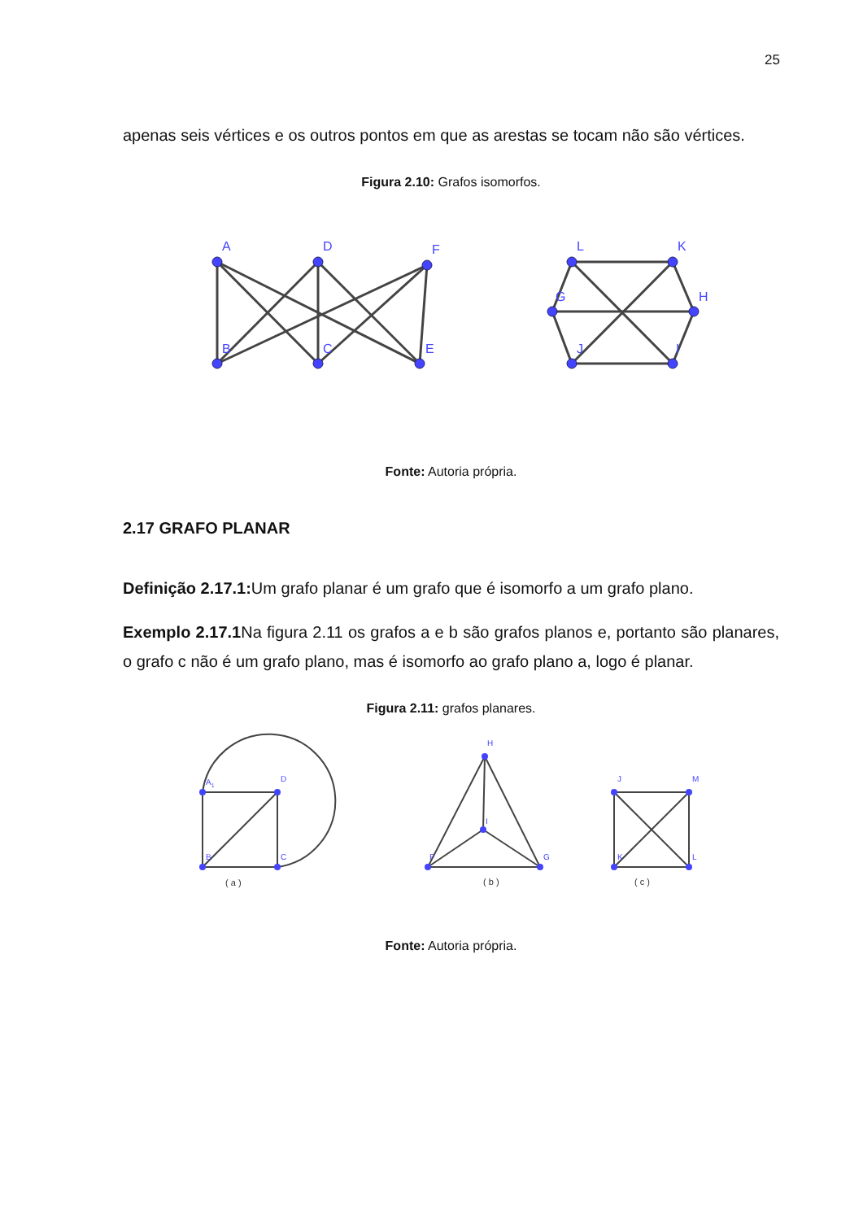25
apenas seis vértices e os outros pontos em que as arestas se tocam não são vértices.
Figura 2.10: Grafos isomorfos.
A
D
F
B
C
E
L
K
H
G
J
I
Fonte: Autoria própria.
2.17 GRAFO PLANAR
Definição 2.17.1: Um grafo planar é um grafo que é isomorfo a um grafo plano.
Exemplo 2.17.1 Na figura 2.11 os grafos a e b são grafos planos e, portanto são planares, o grafo c não é um grafo plano, mas é isomorfo ao grafo plano a, logo é planar.
Figura 2.11: grafos planares.
A1
D
B
C
H
I
F
G
J
M
K
L
( a )
( b )
( c )
Fonte: Autoria própria.